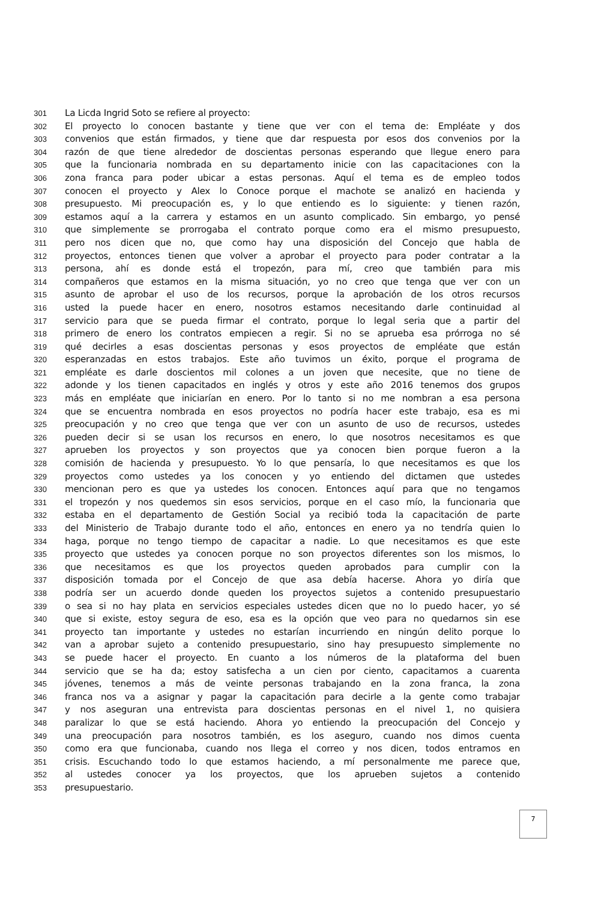301 La Licda Ingrid Soto se refiere al proyecto:
302 El proyecto lo conocen bastante y tiene que ver con el tema de: Empléate y dos
303 convenios que están firmados, y tiene que dar respuesta por esos dos convenios por la
304 razón de que tiene alrededor de doscientas personas esperando que llegue enero para
305 que la funcionaria nombrada en su departamento inicie con las capacitaciones con la
306 zona franca para poder ubicar a estas personas. Aquí el tema es de empleo todos
307 conocen el proyecto y Alex lo Conoce porque el machote se analizó en hacienda y
308 presupuesto. Mi preocupación es, y lo que entiendo es lo siguiente: y tienen razón,
309 estamos aquí a la carrera y estamos en un asunto complicado. Sin embargo, yo pensé
310 que simplemente se prorrogaba el contrato porque como era el mismo presupuesto,
311 pero nos dicen que no, que como hay una disposición del Concejo que habla de
312 proyectos, entonces tienen que volver a aprobar el proyecto para poder contratar a la
313 persona, ahí es donde está el tropezón, para mí, creo que también para mis
314 compañeros que estamos en la misma situación, yo no creo que tenga que ver con un
315 asunto de aprobar el uso de los recursos, porque la aprobación de los otros recursos
316 usted la puede hacer en enero, nosotros estamos necesitando darle continuidad al
317 servicio para que se pueda firmar el contrato, porque lo legal seria que a partir del
318 primero de enero los contratos empiecen a regir. Si no se aprueba esa prórroga no sé
319 qué decirles a esas doscientas personas y esos proyectos de empléate que están
320 esperanzadas en estos trabajos. Este año tuvimos un éxito, porque el programa de
321 empléate es darle doscientos mil colones a un joven que necesite, que no tiene de
322 adonde y los tienen capacitados en inglés y otros y este año 2016 tenemos dos grupos
323 más en empléate que iniciarían en enero. Por lo tanto si no me nombran a esa persona
324 que se encuentra nombrada en esos proyectos no podría hacer este trabajo, esa es mi
325 preocupación y no creo que tenga que ver con un asunto de uso de recursos, ustedes
326 pueden decir si se usan los recursos en enero, lo que nosotros necesitamos es que
327 aprueben los proyectos y son proyectos que ya conocen bien porque fueron a la
328 comisión de hacienda y presupuesto. Yo lo que pensaría, lo que necesitamos es que los
329 proyectos como ustedes ya los conocen y yo entiendo del dictamen que ustedes
330 mencionan pero es que ya ustedes los conocen. Entonces aquí para que no tengamos
331 el tropezón y nos quedemos sin esos servicios, porque en el caso mío, la funcionaria que
332 estaba en el departamento de Gestión Social ya recibió toda la capacitación de parte
333 del Ministerio de Trabajo durante todo el año, entonces en enero ya no tendría quien lo
334 haga, porque no tengo tiempo de capacitar a nadie. Lo que necesitamos es que este
335 proyecto que ustedes ya conocen porque no son proyectos diferentes son los mismos, lo
336 que necesitamos es que los proyectos queden aprobados para cumplir con la
337 disposición tomada por el Concejo de que asa debía hacerse. Ahora yo diría que
338 podría ser un acuerdo donde queden los proyectos sujetos a contenido presupuestario
339 o sea si no hay plata en servicios especiales ustedes dicen que no lo puedo hacer, yo sé
340 que si existe, estoy segura de eso, esa es la opción que veo para no quedarnos sin ese
341 proyecto tan importante y ustedes no estarían incurriendo en ningún delito porque lo
342 van a aprobar sujeto a contenido presupuestario, sino hay presupuesto simplemente no
343 se puede hacer el proyecto. En cuanto a los números de la plataforma del buen
344 servicio que se ha da; estoy satisfecha a un cien por ciento, capacitamos a cuarenta
345 jóvenes, tenemos a más de veinte personas trabajando en la zona franca, la zona
346 franca nos va a asignar y pagar la capacitación para decirle a la gente como trabajar
347 y nos aseguran una entrevista para doscientas personas en el nivel 1, no quisiera
348 paralizar lo que se está haciendo. Ahora yo entiendo la preocupación del Concejo y
349 una preocupación para nosotros también, es los aseguro, cuando nos dimos cuenta
350 como era que funcionaba, cuando nos llega el correo y nos dicen, todos entramos en
351 crisis. Escuchando todo lo que estamos haciendo, a mí personalmente me parece que,
352 al ustedes conocer ya los proyectos, que los aprueben sujetos a contenido
353 presupuestario.
7